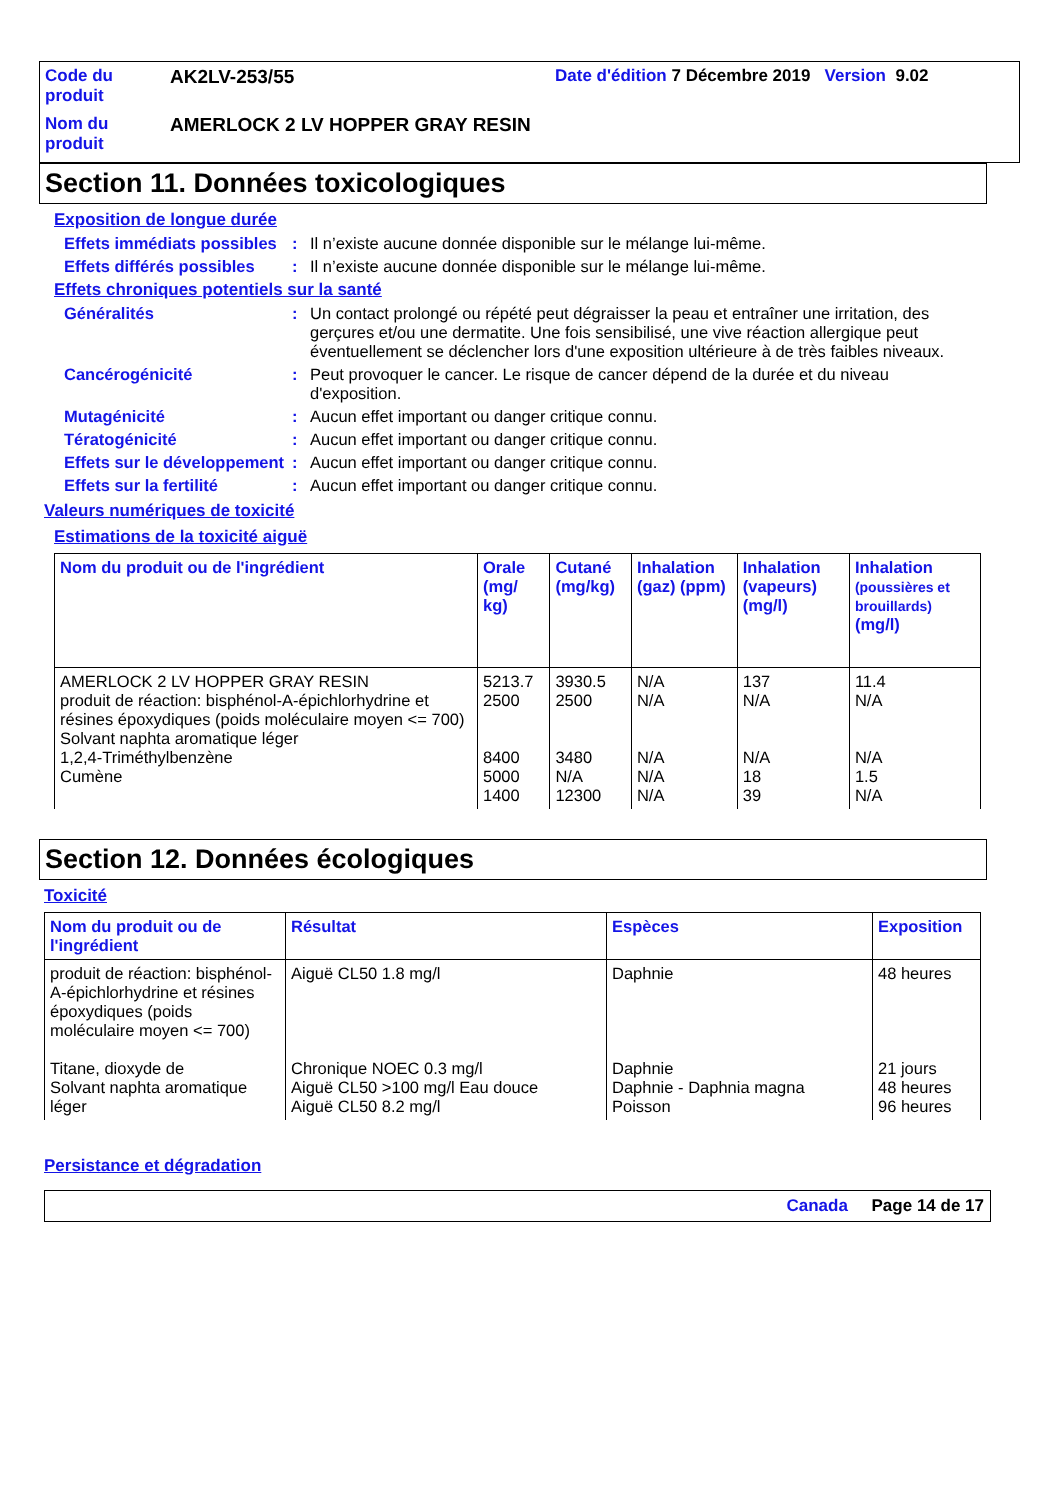| Code du produit | AK2LV-253/55 | Date d'édition 7 Décembre 2019 Version 9.02 |
| Nom du produit | AMERLOCK 2 LV HOPPER GRAY RESIN | |
Section 11. Données toxicologiques
Exposition de longue durée
Effets immédiats possibles
: Il n’existe aucune donnée disponible sur le mélange lui-même.
Effets différés possibles
: Il n’existe aucune donnée disponible sur le mélange lui-même.
Effets chroniques potentiels sur la santé
Généralités : Un contact prolongé ou répété peut dégraisser la peau et entraîner une irritation, des gerçures et/ou une dermatite. Une fois sensibilisé, une vive réaction allergique peut éventuellement se déclencher lors d'une exposition ultérieure à de très faibles niveaux.
Cancérogénicité : Peut provoquer le cancer. Le risque de cancer dépend de la durée et du niveau d'exposition.
Mutagénicité : Aucun effet important ou danger critique connu.
Tératogénicité : Aucun effet important ou danger critique connu.
Effets sur le développement
: Aucun effet important ou danger critique connu.
Effets sur la fertilité : Aucun effet important ou danger critique connu.
Valeurs numériques de toxicité
Estimations de la toxicité aiguë
| Nom du produit ou de l'ingrédient | Orale (mg/ kg) | Cutané (mg/kg) | Inhalation (gaz) (ppm) | Inhalation (vapeurs) (mg/l) | Inhalation (poussières et brouillards) (mg/l) |
| --- | --- | --- | --- | --- | --- |
| AMERLOCK 2 LV HOPPER GRAY RESIN produit de réaction: bisphénol-A-épichlorhydrine et résines époxydiques (poids moléculaire moyen <= 700) Solvant naphta aromatique léger 1,2,4-Triméthylbenzène Cumène | 5213.7 2500 8400 5000 1400 | 3930.5 2500 3480 N/A 12300 | N/A N/A N/A N/A N/A | 137 N/A N/A 18 39 | 11.4 N/A N/A 1.5 N/A |
Section 12. Données écologiques
Toxicité
| Nom du produit ou de l'ingrédient | Résultat | Espèces | Exposition |
| --- | --- | --- | --- |
| produit de réaction: bisphénol-A-épichlorhydrine et résines époxydiques (poids moléculaire moyen <= 700) Titane, dioxyde de Solvant naphta aromatique léger | Aiguë CL50 1.8 mg/l Chronique NOEC 0.3 mg/l Aiguë CL50 >100 mg/l Eau douce Aiguë CL50 8.2 mg/l | Daphnie Daphnie Daphnie - Daphnia magna Poisson | 48 heures 21 jours 48 heures 96 heures |
Persistance et dégradation
Canada Page 14 de 17